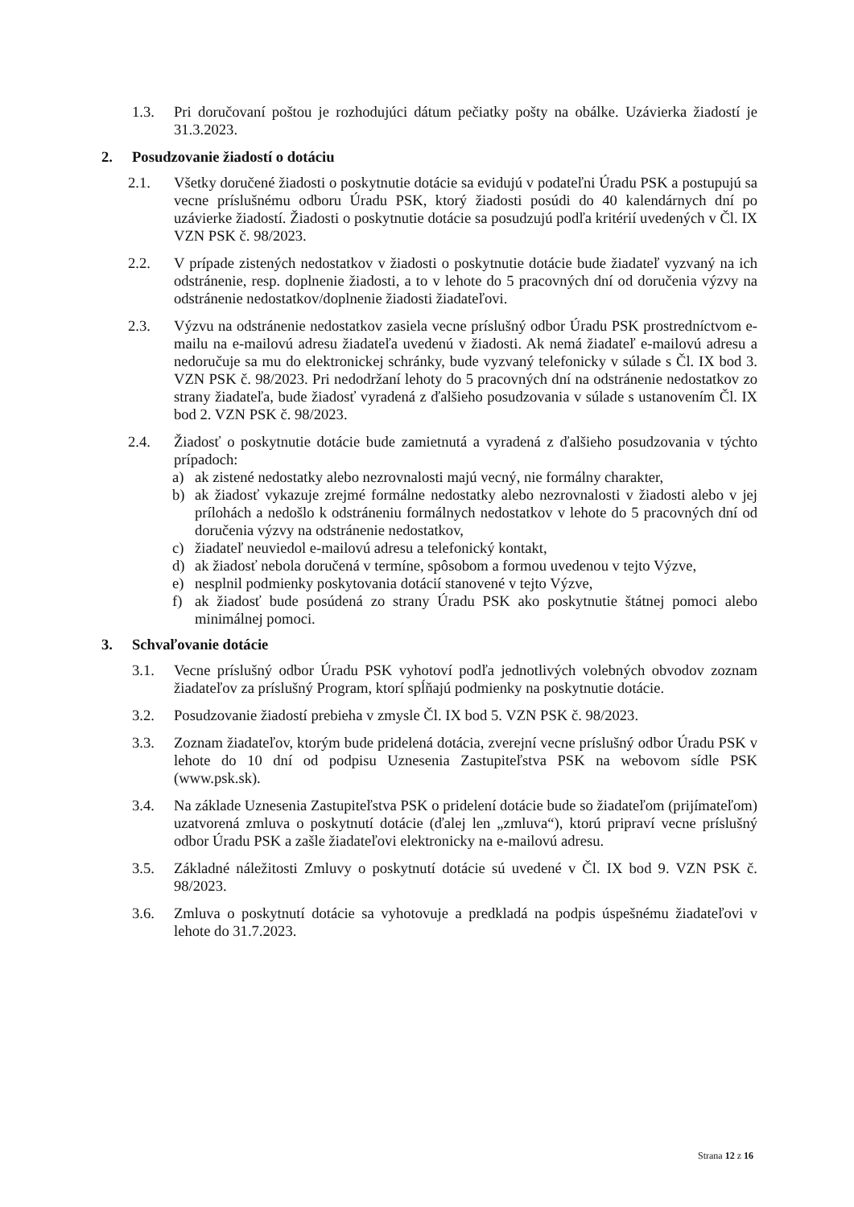1.3. Pri doručovaní poštou je rozhodujúci dátum pečiatky pošty na obálke. Uzávierka žiadostí je 31.3.2023.
2. Posudzovanie žiadostí o dotáciu
2.1. Všetky doručené žiadosti o poskytnutie dotácie sa evidujú v podateľni Úradu PSK a postupujú sa vecne príslušnému odboru Úradu PSK, ktorý žiadosti posúdi do 40 kalendárnych dní po uzávierke žiadostí. Žiadosti o poskytnutie dotácie sa posudzujú podľa kritérií uvedených v Čl. IX VZN PSK č. 98/2023.
2.2. V prípade zistených nedostatkov v žiadosti o poskytnutie dotácie bude žiadateľ vyzvaný na ich odstránenie, resp. doplnenie žiadosti, a to v lehote do 5 pracovných dní od doručenia výzvy na odstránenie nedostatkov/doplnenie žiadosti žiadateľovi.
2.3. Výzvu na odstránenie nedostatkov zasiela vecne príslušný odbor Úradu PSK prostredníctvom e-mailu na e-mailovú adresu žiadateľa uvedenú v žiadosti. Ak nemá žiadateľ e-mailovú adresu a nedoručuje sa mu do elektronickej schránky, bude vyzvaný telefonicky v súlade s Čl. IX bod 3. VZN PSK č. 98/2023. Pri nedodržaní lehoty do 5 pracovných dní na odstránenie nedostatkov zo strany žiadateľa, bude žiadosť vyradená z ďalšieho posudzovania v súlade s ustanovením Čl. IX bod 2. VZN PSK č. 98/2023.
2.4. Žiadosť o poskytnutie dotácie bude zamietnutá a vyradená z ďalšieho posudzovania v týchto prípadoch:
a) ak zistené nedostatky alebo nezrovnalosti majú vecný, nie formálny charakter,
b) ak žiadosť vykazuje zrejmé formálne nedostatky alebo nezrovnalosti v žiadosti alebo v jej prílohách a nedošlo k odstráneniu formálnych nedostatkov v lehote do 5 pracovných dní od doručenia výzvy na odstránenie nedostatkov,
c) žiadateľ neuviedol e-mailovú adresu a telefonický kontakt,
d) ak žiadosť nebola doručená v termíne, spôsobom a formou uvedenou v tejto Výzve,
e) nesplnil podmienky poskytovania dotácií stanovené v tejto Výzve,
f) ak žiadosť bude posúdená zo strany Úradu PSK ako poskytnutie štátnej pomoci alebo minimálnej pomoci.
3. Schvaľovanie dotácie
3.1. Vecne príslušný odbor Úradu PSK vyhotoví podľa jednotlivých volebných obvodov zoznam žiadateľov za príslušný Program, ktorí spĺňajú podmienky na poskytnutie dotácie.
3.2. Posudzovanie žiadostí prebieha v zmysle Čl. IX bod 5. VZN PSK č. 98/2023.
3.3. Zoznam žiadateľov, ktorým bude pridelená dotácia, zverejní vecne príslušný odbor Úradu PSK v lehote do 10 dní od podpisu Uznesenia Zastupiteľstva PSK na webovom sídle PSK (www.psk.sk).
3.4. Na základe Uznesenia Zastupiteľstva PSK o pridelení dotácie bude so žiadateľom (prijímateľom) uzatvorená zmluva o poskytnutí dotácie (ďalej len „zmluva“), ktorú pripraví vecne príslušný odbor Úradu PSK a zašle žiadateľovi elektronicky na e-mailovú adresu.
3.5. Základné náležitosti Zmluvy o poskytnutí dotácie sú uvedené v Čl. IX bod 9. VZN PSK č. 98/2023.
3.6. Zmluva o poskytnutí dotácie sa vyhotovuje a predkladá na podpis úspešnému žiadateľovi v lehote do 31.7.2023.
Strana 12 z 16